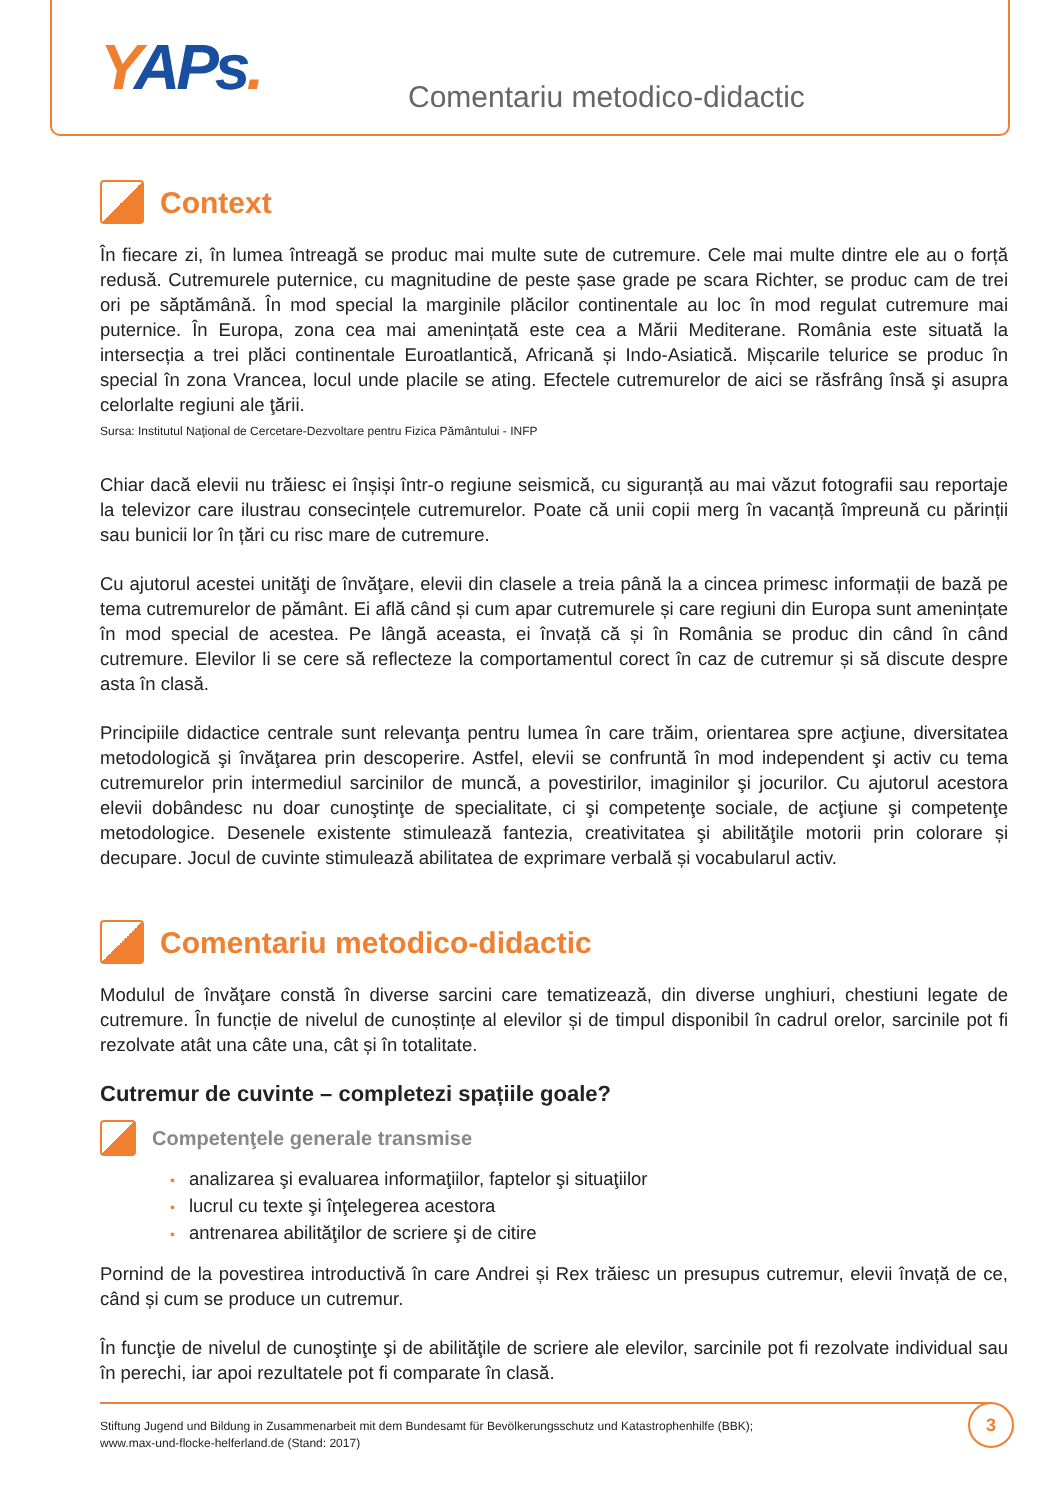YAPs. Comentariu metodico-didactic
Context
În fiecare zi, în lumea întreagă se produc mai multe sute de cutremure. Cele mai multe dintre ele au o forță redusă. Cutremurele puternice, cu magnitudine de peste șase grade pe scara Richter, se produc cam de trei ori pe săptămână. În mod special la marginile plăcilor continentale au loc în mod regulat cutremure mai puternice. În Europa, zona cea mai amenințată este cea a Mării Mediterane. România este situată la intersecția a trei plăci continentale Euroatlantică, Africană și Indo-Asiatică. Mișcarile telurice se produc în special în zona Vrancea, locul unde placile se ating. Efectele cutremurelor de aici se răsfrâng însă şi asupra celorlalte regiuni ale ţării.
Sursa: Institutul Naţional de Cercetare-Dezvoltare pentru Fizica Pământului - INFP
Chiar dacă elevii nu trăiesc ei înșiși într-o regiune seismică, cu siguranță au mai văzut fotografii sau reportaje la televizor care ilustrau consecințele cutremurelor. Poate că unii copii merg în vacanță împreună cu părinții sau bunicii lor în țări cu risc mare de cutremure.
Cu ajutorul acestei unităţi de învăţare, elevii din clasele a treia până la a cincea primesc informații de bază pe tema cutremurelor de pământ. Ei află când și cum apar cutremurele și care regiuni din Europa sunt amenințate în mod special de acestea. Pe lângă aceasta, ei învață că și în România se produc din când în când cutremure. Elevilor li se cere să reflecteze la comportamentul corect în caz de cutremur și să discute despre asta în clasă.
Principiile didactice centrale sunt relevanţa pentru lumea în care trăim, orientarea spre acţiune, diversitatea metodologică şi învăţarea prin descoperire. Astfel, elevii se confruntă în mod independent şi activ cu tema cutremurelor prin intermediul sarcinilor de muncă, a povestirilor, imaginilor şi jocurilor. Cu ajutorul acestora elevii dobândesc nu doar cunoştinţe de specialitate, ci şi competenţe sociale, de acţiune şi competenţe metodologice. Desenele existente stimulează fantezia, creativitatea şi abilităţile motorii prin colorare și decupare. Jocul de cuvinte stimulează abilitatea de exprimare verbală și vocabularul activ.
Comentariu metodico-didactic
Modulul de învăţare constă în diverse sarcini care tematizează, din diverse unghiuri, chestiuni legate de cutremure. În funcție de nivelul de cunoștințe al elevilor și de timpul disponibil în cadrul orelor, sarcinile pot fi rezolvate atât una câte una, cât și în totalitate.
Cutremur de cuvinte – completezi spațiile goale?
Competenţele generale transmise
• analizarea şi evaluarea informaţiilor, faptelor şi situaţiilor
• lucrul cu texte şi înţelegerea acestora
• antrenarea abilităţilor de scriere şi de citire
Pornind de la povestirea introductivă în care Andrei și Rex trăiesc un presupus cutremur, elevii învață de ce, când și cum se produce un cutremur.
În funcţie de nivelul de cunoştinţe şi de abilităţile de scriere ale elevilor, sarcinile pot fi rezolvate individual sau în perechi, iar apoi rezultatele pot fi comparate în clasă.
Stiftung Jugend und Bildung in Zusammenarbeit mit dem Bundesamt für Bevölkerungsschutz und Katastrophenhilfe (BBK);
www.max-und-flocke-helferland.de (Stand: 2017)
3